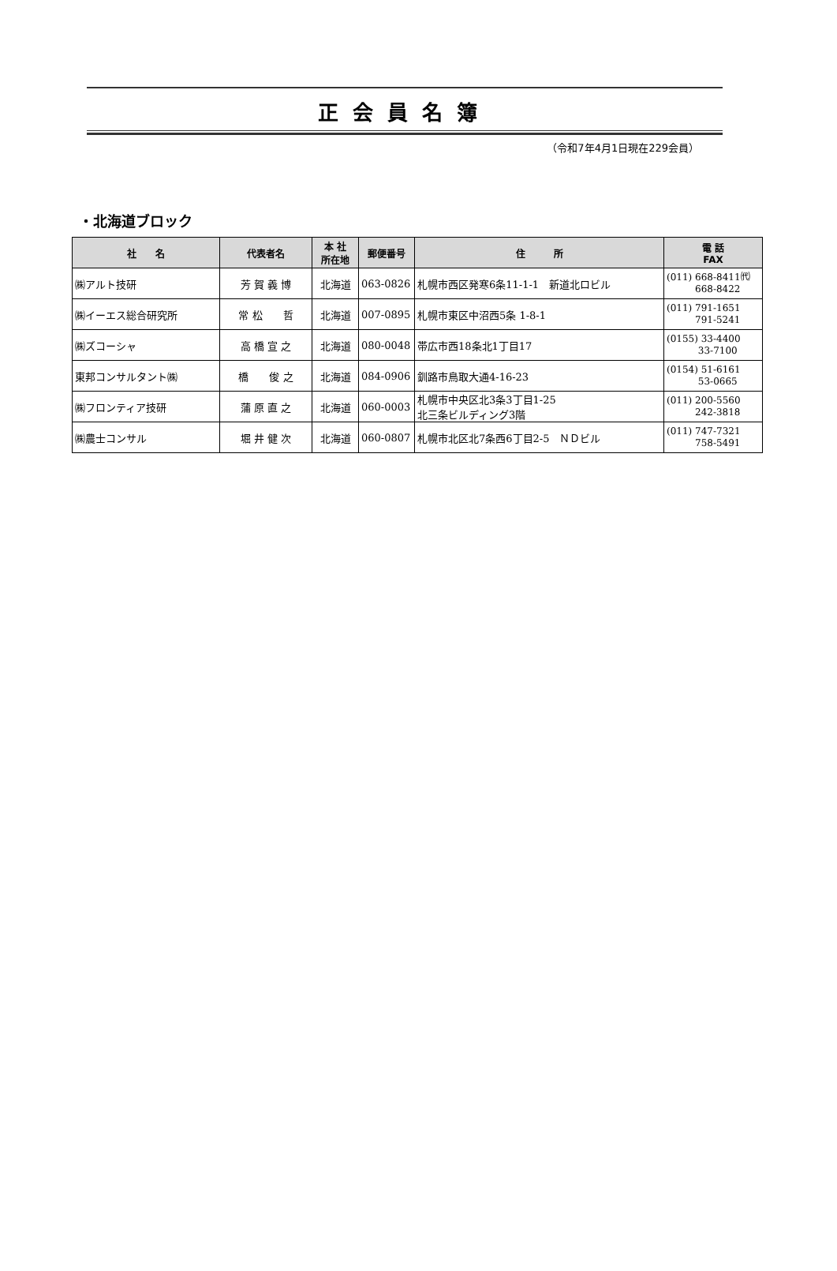正会員名簿
（令和7年4月1日現在229会員）
・北海道ブロック
| 社 名 | 代表者名 | 本 社 所在地 | 郵便番号 | 住 所 | 電 話 FAX |
| --- | --- | --- | --- | --- | --- |
| ㈱アルト技研 | 芳 賀 義 博 | 北海道 | 063-0826 | 札幌市西区発寒6条11-1-1 新道北ロビル | (011) 668-8411㈹ 668-8422 |
| ㈱イーエス総合研究所 | 常 松 哲 | 北海道 | 007-0895 | 札幌市東区中沼西5条 1-8-1 | (011) 791-1651 791-5241 |
| ㈱ズコーシャ | 高 橋 宣 之 | 北海道 | 080-0048 | 帯広市西18条北1丁目17 | (0155) 33-4400 33-7100 |
| 東邦コンサルタント㈱ | 橋 俊 之 | 北海道 | 084-0906 | 釧路市鳥取大通4-16-23 | (0154) 51-6161 53-0665 |
| ㈱フロンティア技研 | 蒲 原 直 之 | 北海道 | 060-0003 | 札幌市中央区北3条3丁目1-25 北三条ビルディング3階 | (011) 200-5560 242-3818 |
| ㈱農士コンサル | 堀 井 健 次 | 北海道 | 060-0807 | 札幌市北区北7条西6丁目2-5 ＮＤビル | (011) 747-7321 758-5491 |